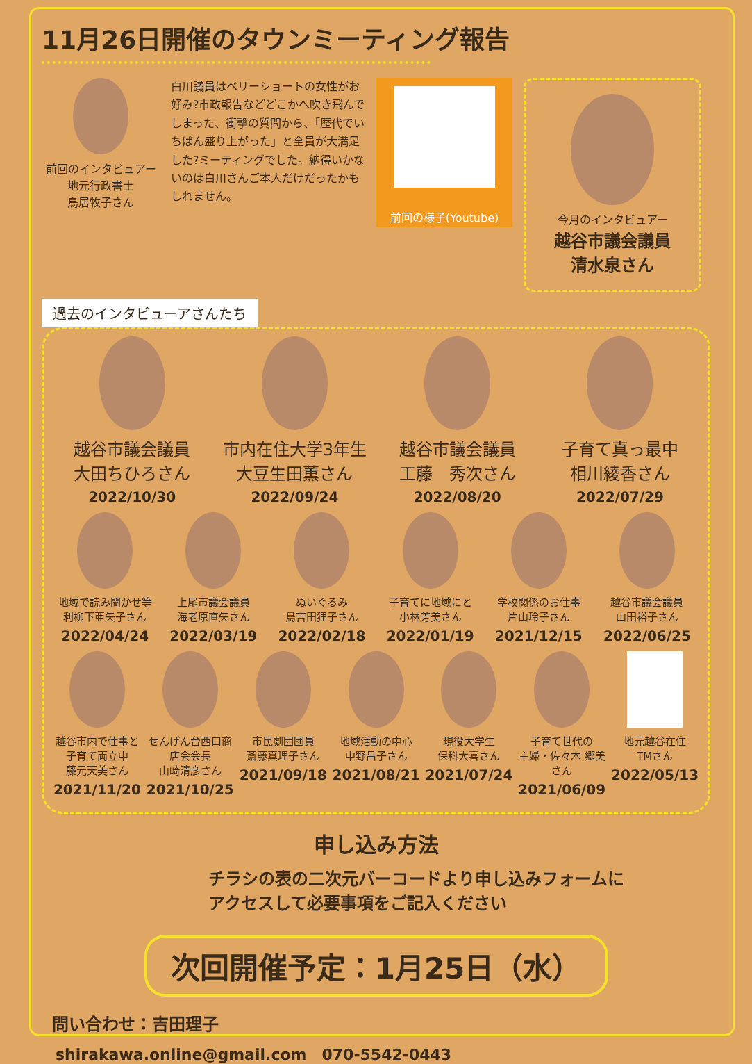11月26日開催のタウンミーティング報告
前回のインタビュアー
地元行政書士
鳥居牧子さん
白川議員はベリーショートの女性がお好み?市政報告などどこかへ吹き飛んでしまった、衝撃の質問から、「歴代でいちばん盛り上がった」と全員が大満足した?ミーティングでした。納得いかないのは白川さんご本人だけだったかもしれません。
前回の様子(Youtube)
今月のインタビュアー
越谷市議会議員
清水泉さん
過去のインタビューアさんたち
越谷市議会議員
大田ちひろさん
2022/10/30
市内在住大学3年生
大豆生田薫さん
2022/09/24
越谷市議会議員
工藤　秀次さん
2022/08/20
子育て真っ最中
相川綾香さん
2022/07/29
地域で読み聞かせ等
利柳下亜矢子さん
2022/04/24
上尾市議会議員
海老原直矢さん
2022/03/19
ぬいぐるみ
鳥吉田狸子さん
2022/02/18
子育てに地域にと
小林芳美さん
2022/01/19
学校関係のお仕事
片山玲子さん
2021/12/15
越谷市議会議員
山田裕子さん
2022/06/25
越谷市内で仕事と子育て両立中
藤元天美さん
2021/11/20
せんげん台西口商店会会長
山崎清彦さん
2021/10/25
市民劇団団員
斎藤真理子さん
2021/09/18
地域活動の中心
中野昌子さん
2021/08/21
現役大学生
保科大喜さん
2021/07/24
子育て世代の
主婦・佐々木 郷美さん
2021/06/09
地元越谷在住
TMさん
2022/05/13
申し込み方法
チラシの表の二次元バーコードより申し込みフォームに
アクセスして必要事項をご記入ください
次回開催予定：1月25日（水）
問い合わせ：吉田理子
shirakawa.online@gmail.com　070-5542-0443